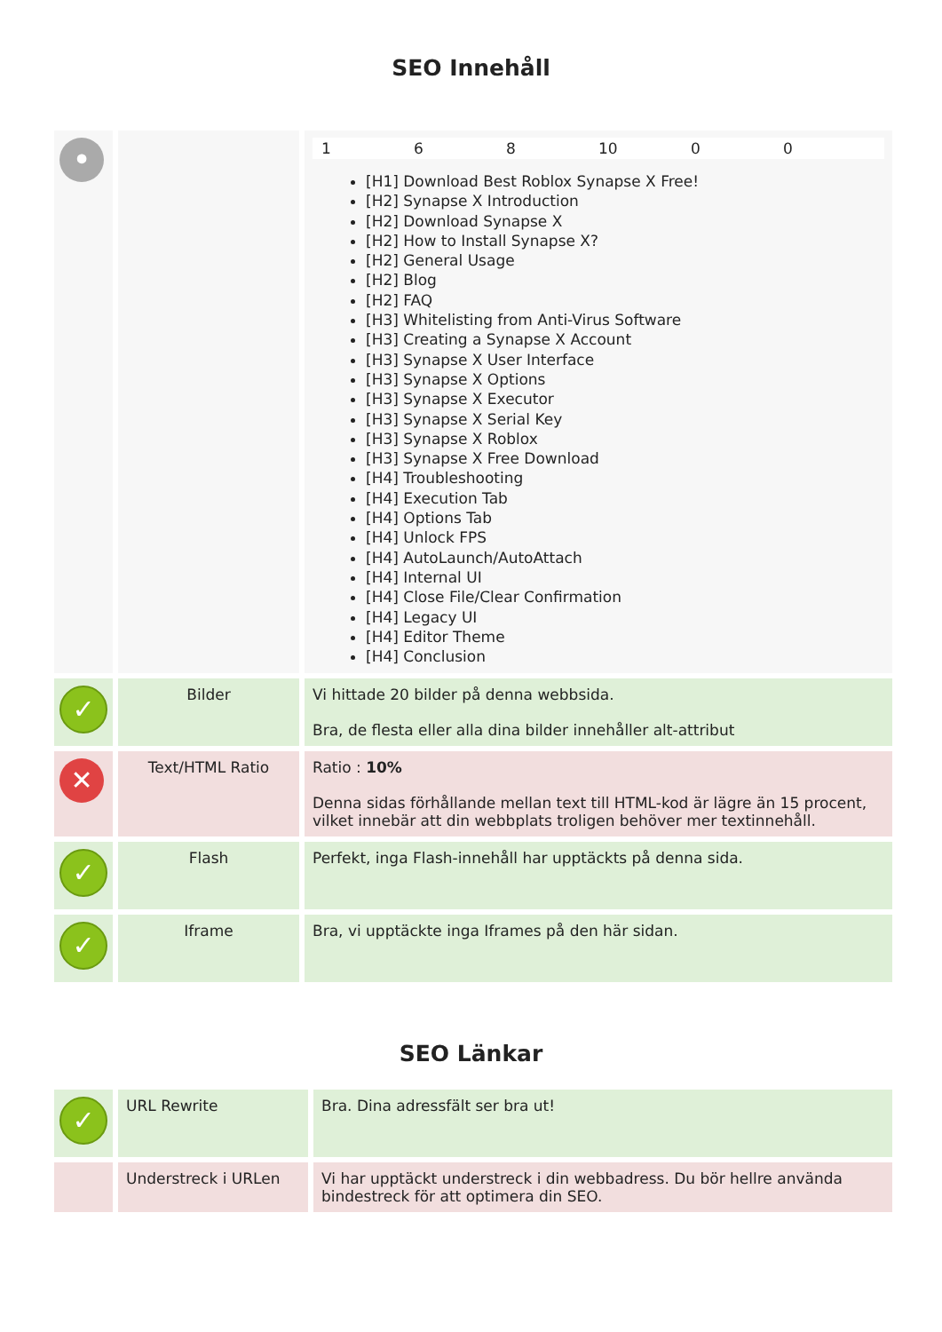SEO Innehåll
| • | | 1 6 8 10 0 0 [H1] Download Best Roblox Synapse X Free! [H2] Synapse X Introduction [H2] Download Synapse X [H2] How to Install Synapse X? [H2] General Usage [H2] Blog [H2] FAQ [H3] Whitelisting from Anti-Virus Software [H3] Creating a Synapse X Account [H3] Synapse X User Interface [H3] Synapse X Options [H3] Synapse X Executor [H3] Synapse X Serial Key [H3] Synapse X Roblox [H3] Synapse X Free Download [H4] Troubleshooting [H4] Execution Tab [H4] Options Tab [H4] Unlock FPS [H4] AutoLaunch/AutoAttach [H4] Internal UI [H4] Close File/Clear Confirmation [H4] Legacy UI [H4] Editor Theme [H4] Conclusion |
| ✓ | Bilder | Vi hittade 20 bilder på denna webbsida. Bra, de flesta eller alla dina bilder innehåller alt-attribut |
| ✕ | Text/HTML Ratio | Ratio : 10% Denna sidas förhållande mellan text till HTML-kod är lägre än 15 procent, vilket innebär att din webbplats troligen behöver mer textinnehåll. |
| ✓ | Flash | Perfekt, inga Flash-innehåll har upptäckts på denna sida. |
| ✓ | Iframe | Bra, vi upptäckte inga Iframes på den här sidan. |
SEO Länkar
| ✓ | URL Rewrite | Bra. Dina adressfält ser bra ut! |
| | Understreck i URLen | Vi har upptäckt understreck i din webbadress. Du bör hellre använda bindestreck för att optimera din SEO. |